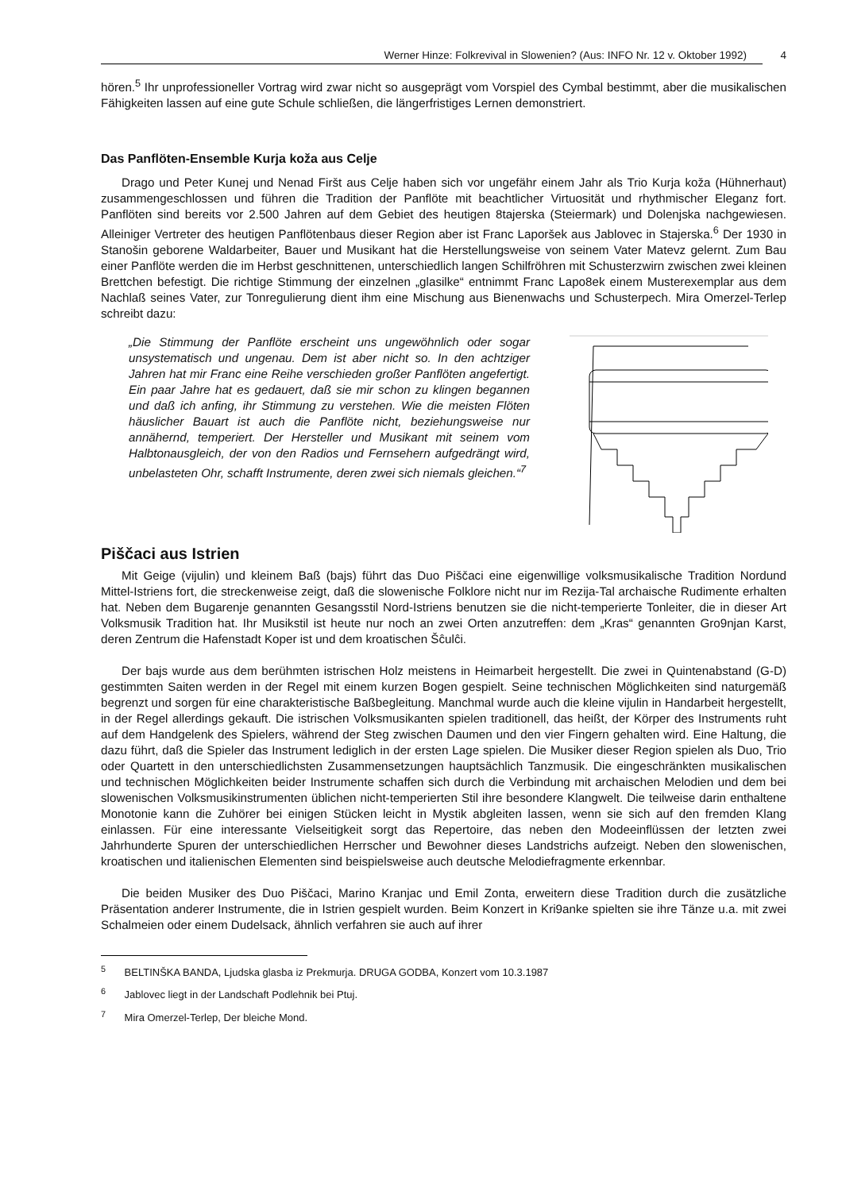Werner Hinze: Folkrevival in Slowenien? (Aus: INFO Nr. 12 v. Oktober 1992) 4
hören.<sup>5</sup> Ihr unprofessioneller Vortrag wird zwar nicht so ausgeprägt vom Vorspiel des Cymbal bestimmt, aber die musikalischen Fähigkeiten lassen auf eine gute Schule schließen, die längerfristiges Lernen demonstriert.
Das Panflöten-Ensemble Kurja koža aus Celje
Drago und Peter Kunej und Nenad Firšt aus Celje haben sich vor ungefähr einem Jahr als Trio Kurja koža (Hühnerhaut) zusammengeschlossen und führen die Tradition der Panflöte mit beachtlicher Virtuosität und rhythmischer Eleganz fort. Panflöten sind bereits vor 2.500 Jahren auf dem Gebiet des heutigen 8tajerska (Steiermark) und Dolenjska nachgewiesen. Alleiniger Vertreter des heutigen Panflötenbaus dieser Region aber ist Franc Laporšek aus Jablovec in Stajerska.<sup>6</sup> Der 1930 in Stanošin geborene Waldarbeiter, Bauer und Musikant hat die Herstellungsweise von seinem Vater Matevz gelernt. Zum Bau einer Panflöte werden die im Herbst geschnittenen, unterschiedlich langen Schilfröhren mit Schusterzwirn zwischen zwei kleinen Brettchen befestigt. Die richtige Stimmung der einzelnen „glasilke“ entnimmt Franc Lapo8ek einem Musterexemplar aus dem Nachlaß seines Vater, zur Tonregulierung dient ihm eine Mischung aus Bienenwachs und Schusterpech. Mira Omerzel-Terlep schreibt dazu:
„Die Stimmung der Panflöte erscheint uns ungewöhnlich oder sogar unsystematisch und ungenau. Dem ist aber nicht so. In den achtziger Jahren hat mir Franc eine Reihe verschieden großer Panflöten angefertigt. Ein paar Jahre hat es gedauert, daß sie mir schon zu klingen begannen und daß ich anfing, ihr Stimmung zu verstehen. Wie die meisten Flöten häuslicher Bauart ist auch die Panflöte nicht, beziehungsweise nur annähernd, temperiert. Der Hersteller und Musikant mit seinem vom Halbtonausgleich, der von den Radios und Fernsehern aufgedrängt wird, unbelasteten Ohr, schafft Instrumente, deren zwei sich niemals gleichen.“<sup>7</sup>
Piščaci aus Istrien
Mit Geige (vijulin) und kleinem Baß (bajs) führt das Duo Piščaci eine eigenwillige volksmusikalische Tradition Nordund Mittel-Istriens fort, die streckenweise zeigt, daß die slowenische Folklore nicht nur im Rezija-Tal archaische Rudimente erhalten hat. Neben dem Bugarenje genannten Gesangsstil Nord-Istriens benutzen sie die nicht-temperierte Tonleiter, die in dieser Art Volksmusik Tradition hat. Ihr Musikstil ist heute nur noch an zwei Orten anzutreffen: dem „Kras“ genannten Gro9njan Karst, deren Zentrum die Hafenstadt Koper ist und dem kroatischen Šĉulĉi.
Der bajs wurde aus dem berühmten istrischen Holz meistens in Heimarbeit hergestellt. Die zwei in Quintenabstand (G-D) gestimmten Saiten werden in der Regel mit einem kurzen Bogen gespielt. Seine technischen Möglichkeiten sind naturgemäß begrenzt und sorgen für eine charakteristische Baßbegleitung. Manchmal wurde auch die kleine vijulin in Handarbeit hergestellt, in der Regel allerdings gekauft. Die istrischen Volksmusikanten spielen traditionell, das heißt, der Körper des Instruments ruht auf dem Handgelenk des Spielers, während der Steg zwischen Daumen und den vier Fingern gehalten wird. Eine Haltung, die dazu führt, daß die Spieler das Instrument lediglich in der ersten Lage spielen. Die Musiker dieser Region spielen als Duo, Trio oder Quartett in den unterschiedlichsten Zusammensetzungen hauptsächlich Tanzmusik. Die eingeschränkten musikalischen und technischen Möglichkeiten beider Instrumente schaffen sich durch die Verbindung mit archaischen Melodien und dem bei slowenischen Volksmusikinstrumenten üblichen nicht-temperierten Stil ihre besondere Klangwelt. Die teilweise darin enthaltene Monotonie kann die Zuhörer bei einigen Stücken leicht in Mystik abgleiten lassen, wenn sie sich auf den fremden Klang einlassen. Für eine interessante Vielseitigkeit sorgt das Repertoire, das neben den Modeeinflüssen der letzten zwei Jahrhunderte Spuren der unterschiedlichen Herrscher und Bewohner dieses Landstrichs aufzeigt. Neben den slowenischen, kroatischen und italienischen Elementen sind beispielsweise auch deutsche Melodiefragmente erkennbar.
Die beiden Musiker des Duo Piščaci, Marino Kranjac und Emil Zonta, erweitern diese Tradition durch die zusätzliche Präsentation anderer Instrumente, die in Istrien gespielt wurden. Beim Konzert in Kri9anke spielten sie ihre Tänze u.a. mit zwei Schalmeien oder einem Dudelsack, ähnlich verfahren sie auch auf ihrer
<sup>5</sup> BELTINŠKA BANDA, Ljudska glasba iz Prekmurja. DRUGA GODBA, Konzert vom 10.3.1987
<sup>6</sup> Jablovec liegt in der Landschaft Podlehnik bei Ptuj.
<sup>7</sup> Mira Omerzel-Terlep, Der bleiche Mond.